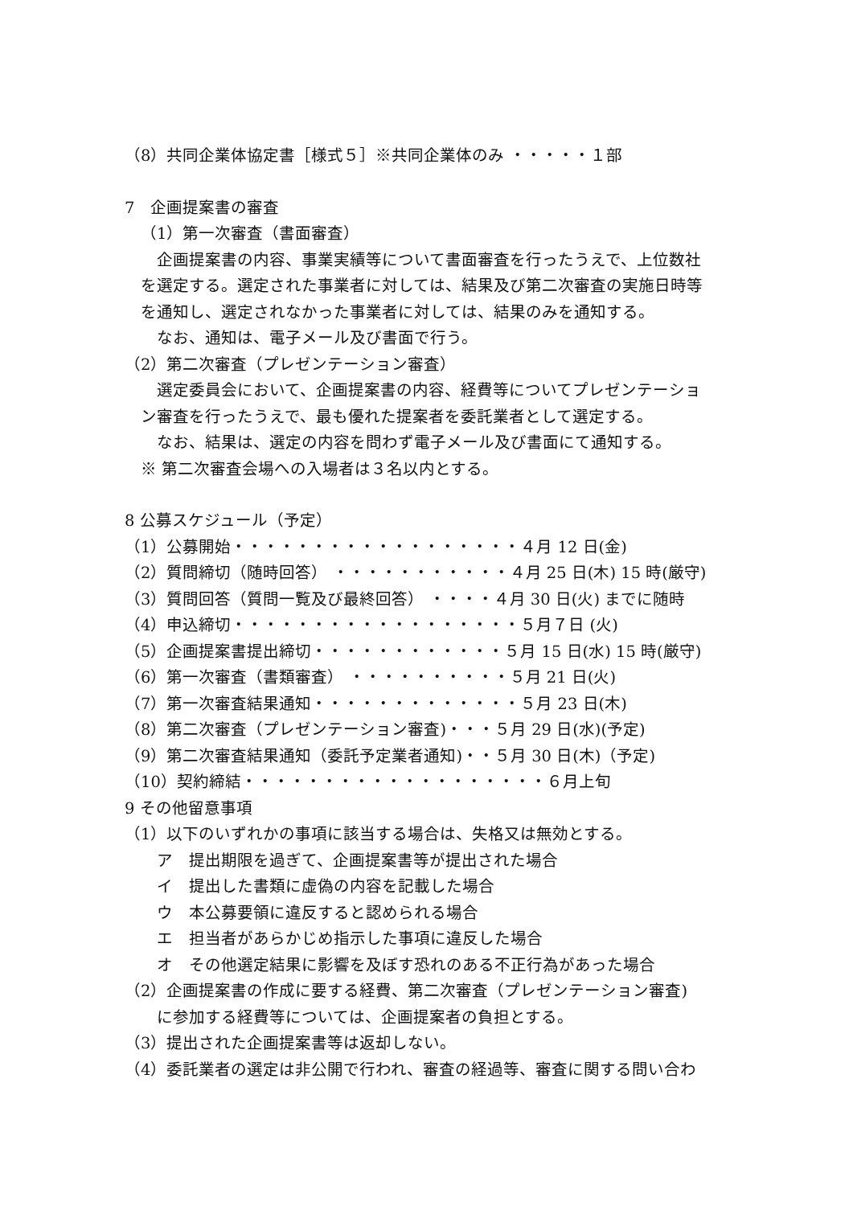（8）共同企業体協定書［様式５］※共同企業体のみ ・・・・・１部
7　企画提案書の審査
（1）第一次審査（書面審査）
企画提案書の内容、事業実績等について書面審査を行ったうえで、上位数社
を選定する。選定された事業者に対しては、結果及び第二次審査の実施日時等
を通知し、選定されなかった事業者に対しては、結果のみを通知する。
なお、通知は、電子メール及び書面で行う。
（2）第二次審査（プレゼンテーション審査）
選定委員会において、企画提案書の内容、経費等についてプレゼンテーショ
ン審査を行ったうえで、最も優れた提案者を委託業者として選定する。
なお、結果は、選定の内容を問わず電子メール及び書面にて通知する。
※ 第二次審査会場への入場者は３名以内とする。
8 公募スケジュール（予定）
（1）公募開始・・・・・・・・・・・・・・・・・・４月 12 日(金)
（2）質問締切（随時回答） ・・・・・・・・・・・４月 25 日(木) 15 時(厳守)
（3）質問回答（質問一覧及び最終回答） ・・・・４月 30 日(火) までに随時
（4）申込締切・・・・・・・・・・・・・・・・・・５月７日 (火)
（5）企画提案書提出締切・・・・・・・・・・・・５月 15 日(水) 15 時(厳守)
（6）第一次審査（書類審査） ・・・・・・・・・・５月 21 日(火)
（7）第一次審査結果通知・・・・・・・・・・・・・５月 23 日(木)
（8）第二次審査（プレゼンテーション審査)・・・５月 29 日(水)(予定)
（9）第二次審査結果通知（委託予定業者通知)・・５月 30 日(木)（予定)
（10）契約締結・・・・・・・・・・・・・・・・・・・６月上旬
9 その他留意事項
（1）以下のいずれかの事項に該当する場合は、失格又は無効とする。
ア　提出期限を過ぎて、企画提案書等が提出された場合
イ　提出した書類に虚偽の内容を記載した場合
ウ　本公募要領に違反すると認められる場合
エ　担当者があらかじめ指示した事項に違反した場合
オ　その他選定結果に影響を及ぼす恐れのある不正行為があった場合
（2）企画提案書の作成に要する経費、第二次審査（プレゼンテーション審査)
に参加する経費等については、企画提案者の負担とする。
（3）提出された企画提案書等は返却しない。
（4）委託業者の選定は非公開で行われ、審査の経過等、審査に関する問い合わ